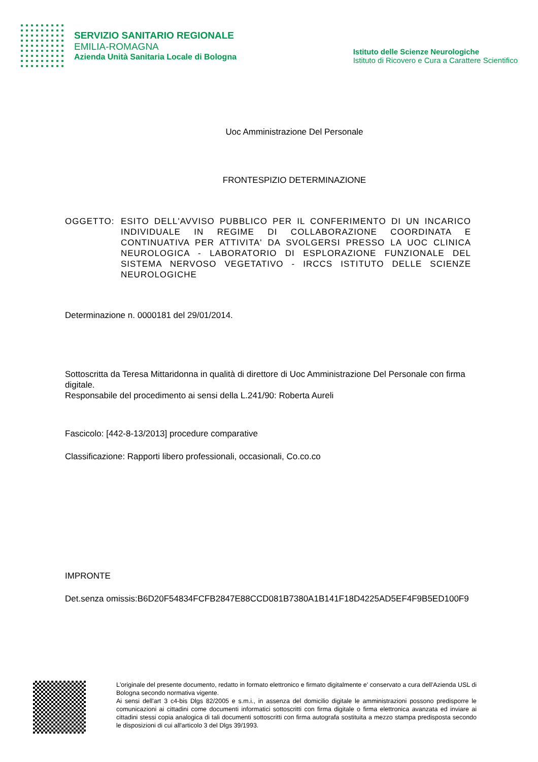SERVIZIO SANITARIO REGIONALE
EMILIA-ROMAGNA
Azienda Unità Sanitaria Locale di Bologna
Istituto delle Scienze Neurologiche
Istituto di Ricovero e Cura a Carattere Scientifico
Uoc Amministrazione Del Personale
FRONTESPIZIO DETERMINAZIONE
OGGETTO: ESITO DELL'AVVISO PUBBLICO PER IL CONFERIMENTO DI UN INCARICO INDIVIDUALE IN REGIME DI COLLABORAZIONE COORDINATA E CONTINUATIVA PER ATTIVITA' DA SVOLGERSI PRESSO LA UOC CLINICA NEUROLOGICA - LABORATORIO DI ESPLORAZIONE FUNZIONALE DEL SISTEMA NERVOSO VEGETATIVO - IRCCS ISTITUTO DELLE SCIENZE NEUROLOGICHE
Determinazione n. 0000181 del 29/01/2014.
Sottoscritta da Teresa Mittaridonna in qualità di direttore di Uoc Amministrazione Del Personale con firma digitale.
Responsabile del procedimento ai sensi della L.241/90: Roberta Aureli
Fascicolo: [442-8-13/2013] procedure comparative
Classificazione: Rapporti libero professionali, occasionali, Co.co.co
IMPRONTE
Det.senza omissis:B6D20F54834FCFB2847E88CCD081B7380A1B141F18D4225AD5EF4F9B5ED100F9
L'originale del presente documento, redatto in formato elettronico e firmato digitalmente e' conservato a cura dell'Azienda USL di Bologna secondo normativa vigente.
Ai sensi dell'art 3 c4-bis Dlgs 82/2005 e s.m.i., in assenza del domicilio digitale le amministrazioni possono predisporre le comunicazioni ai cittadini come documenti informatici sottoscritti con firma digitale o firma elettronica avanzata ed inviare ai cittadini stessi copia analogica di tali documenti sottoscritti con firma autografa sostituita a mezzo stampa predisposta secondo le disposizioni di cui all'articolo 3 del Dlgs 39/1993.